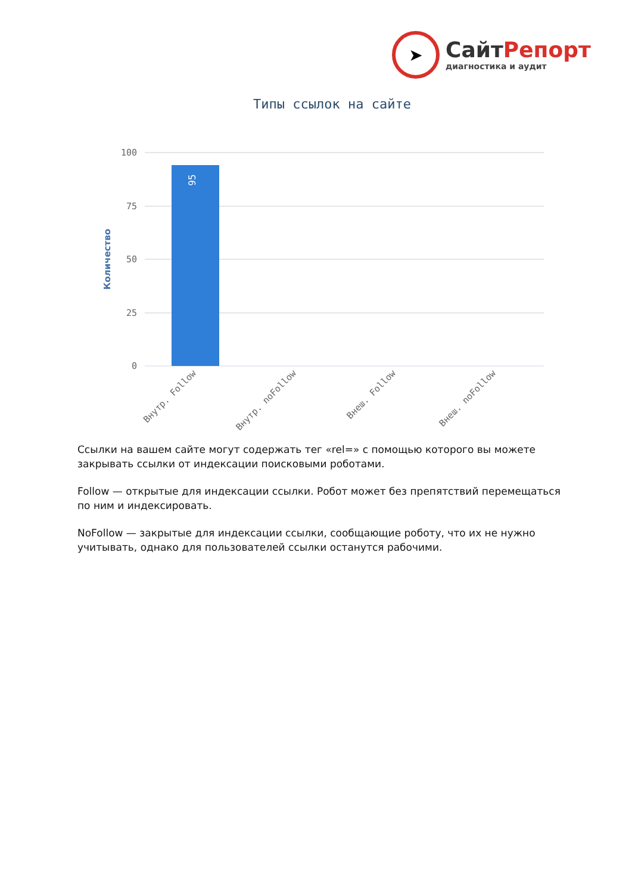➤
СайтРепорт
диагностика и аудит
Типы ссылок на сайте
100
75
50
25
0
95
Количество
Внутр. Follow
Внутр. noFollow
Внеш. Follow
Внеш. noFollow
Ссылки на вашем сайте могут содержать тег «rel=» с помощью которого вы можете закрывать ссылки от индексации поисковыми роботами.
Follow — открытые для индексации ссылки. Робот может без препятствий перемещаться по ним и индексировать.
NoFollow — закрытые для индексации ссылки, сообщающие роботу, что их не нужно учитывать, однако для пользователей ссылки останутся рабочими.